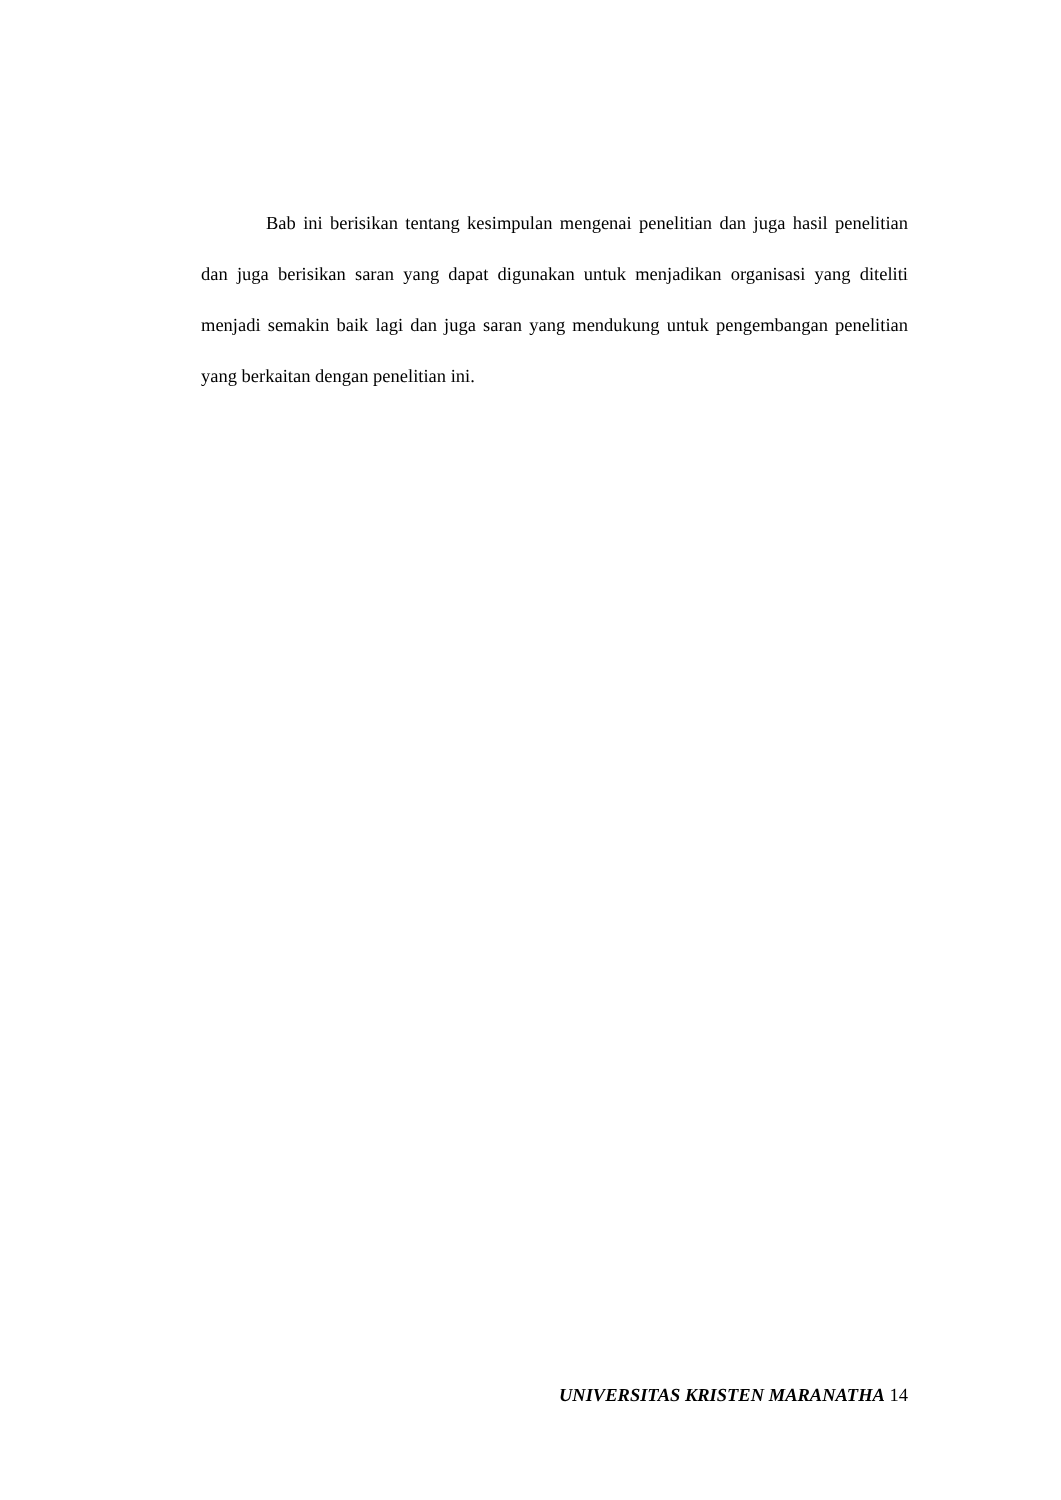Bab ini berisikan tentang kesimpulan mengenai penelitian dan juga hasil penelitian dan juga berisikan saran yang dapat digunakan untuk menjadikan organisasi yang diteliti menjadi semakin baik lagi dan juga saran yang mendukung untuk pengembangan penelitian yang berkaitan dengan penelitian ini.
UNIVERSITAS KRISTEN MARANATHA 14